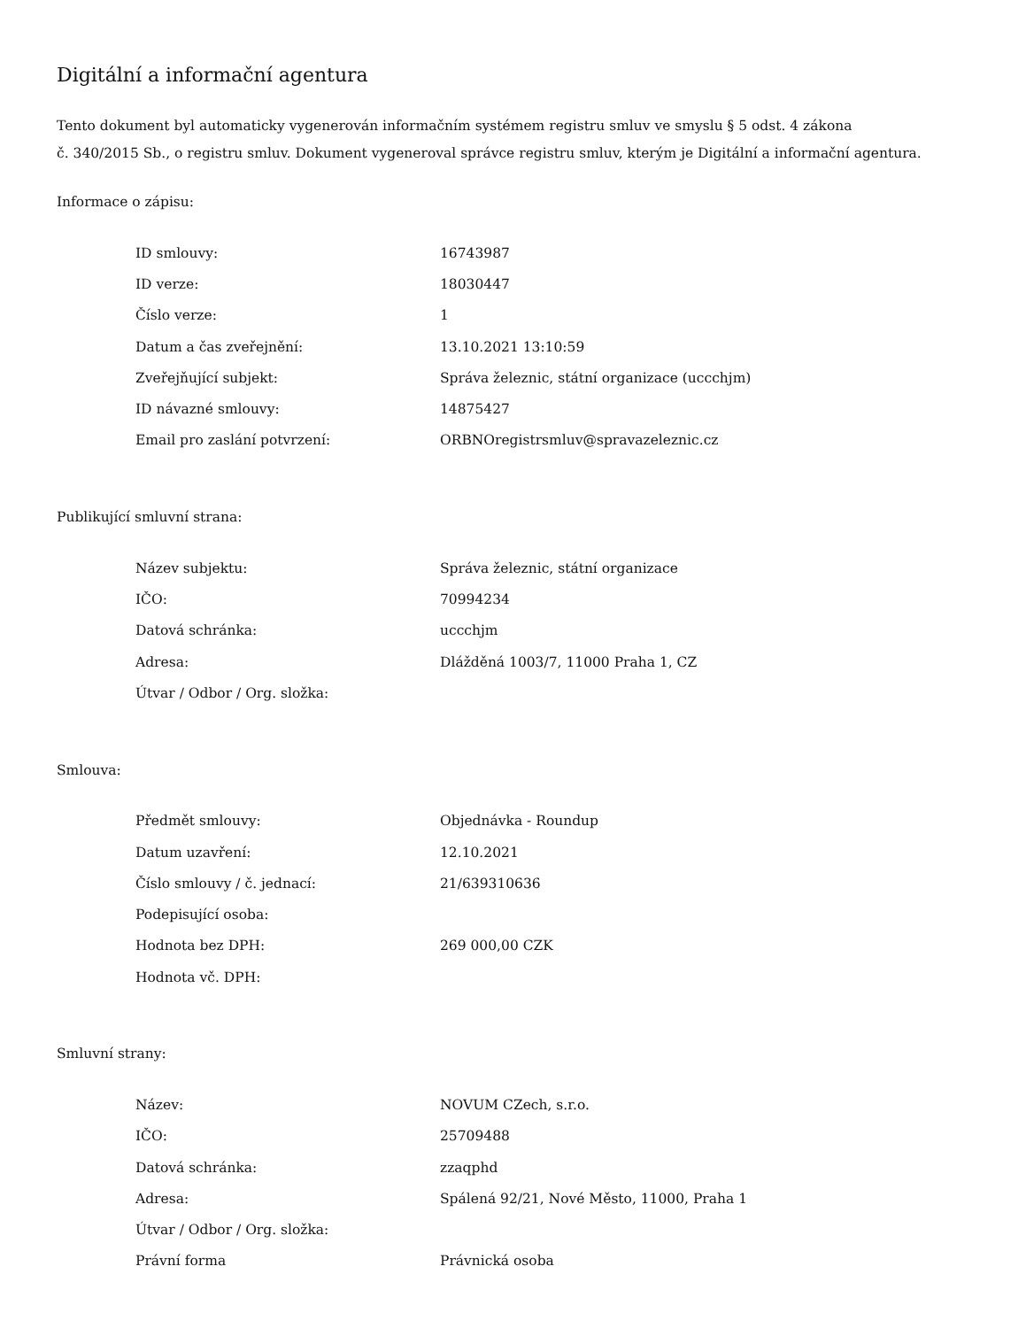Digitální a informační agentura
Tento dokument byl automaticky vygenerován informačním systémem registru smluv ve smyslu § 5 odst. 4 zákona
č. 340/2015 Sb., o registru smluv. Dokument vygeneroval správce registru smluv, kterým je Digitální a informační agentura.
Informace o zápisu:
| ID smlouvy: | 16743987 |
| ID verze: | 18030447 |
| Číslo verze: | 1 |
| Datum a čas zveřejnění: | 13.10.2021 13:10:59 |
| Zveřejňující subjekt: | Správa železnic, státní organizace (uccchjm) |
| ID návazné smlouvy: | 14875427 |
| Email pro zaslání potvrzení: | ORBNOregistrsmluv@spravazeleznic.cz |
Publikující smluvní strana:
| Název subjektu: | Správa železnic, státní organizace |
| IČO: | 70994234 |
| Datová schránka: | uccchjm |
| Adresa: | Dlážděná 1003/7, 11000 Praha 1, CZ |
| Útvar / Odbor / Org. složka: | |
Smlouva:
| Předmět smlouvy: | Objednávka - Roundup |
| Datum uzavření: | 12.10.2021 |
| Číslo smlouvy / č. jednací: | 21/639310636 |
| Podepisující osoba: | |
| Hodnota bez DPH: | 269 000,00 CZK |
| Hodnota vč. DPH: | |
Smluvní strany:
| Název: | NOVUM CZech, s.r.o. |
| IČO: | 25709488 |
| Datová schránka: | zzaqphd |
| Adresa: | Spálená 92/21, Nové Město, 11000, Praha 1 |
| Útvar / Odbor / Org. složka: | |
| Právní forma | Právnická osoba |